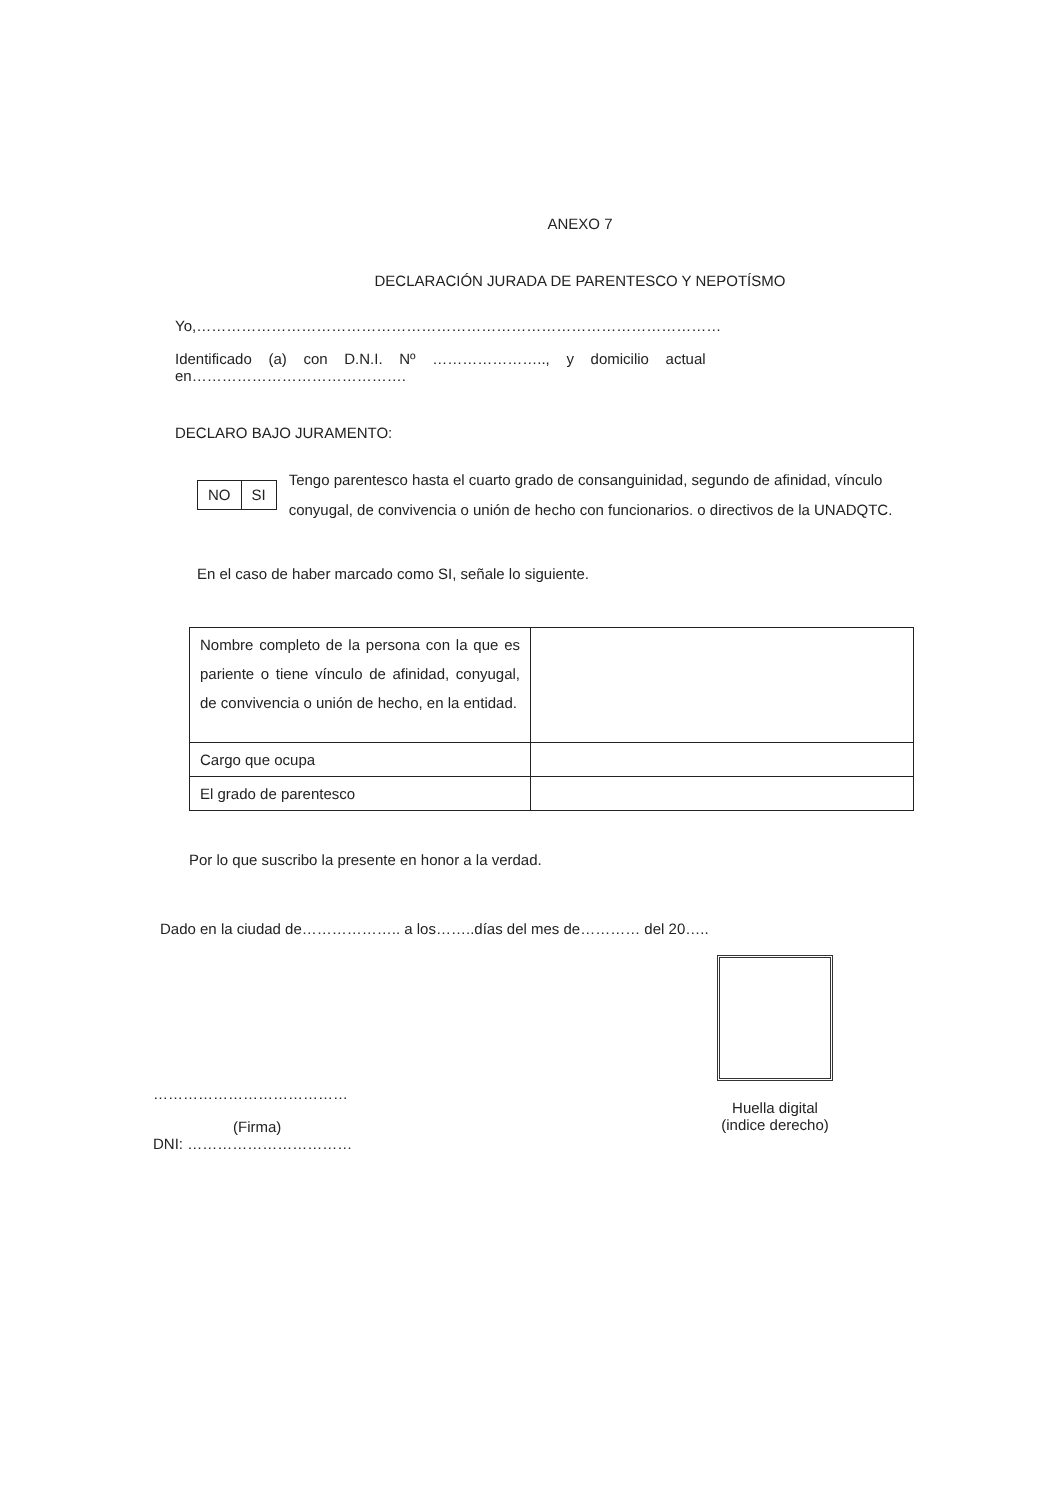ANEXO 7
DECLARACIÓN JURADA DE PARENTESCO Y NEPOTÍSMO
Yo,……………………………………………………………………………………………
Identificado (a) con D.N.I. Nº ………………….., y domicilio actual
en…………………………………….
DECLARO BAJO JURAMENTO:
| NO | SI |
Tengo parentesco hasta el cuarto grado de consanguinidad, segundo de afinidad, vínculo conyugal, de convivencia o unión de hecho con funcionarios. o directivos de la UNADQTC.
En el caso de haber marcado como SI, señale lo siguiente.
| Nombre completo de la persona con la que es pariente o tiene vínculo de afinidad, conyugal, de convivencia o unión de hecho, en la entidad. | |
| Cargo que ocupa | |
| El grado de parentesco | |
Por lo que suscribo la presente en honor a la verdad.
Dado en la ciudad de……………….. a los……..días del mes de………… del 20…..
…………………………………
(Firma)
DNI: ……………………………
Huella digital
(indice derecho)